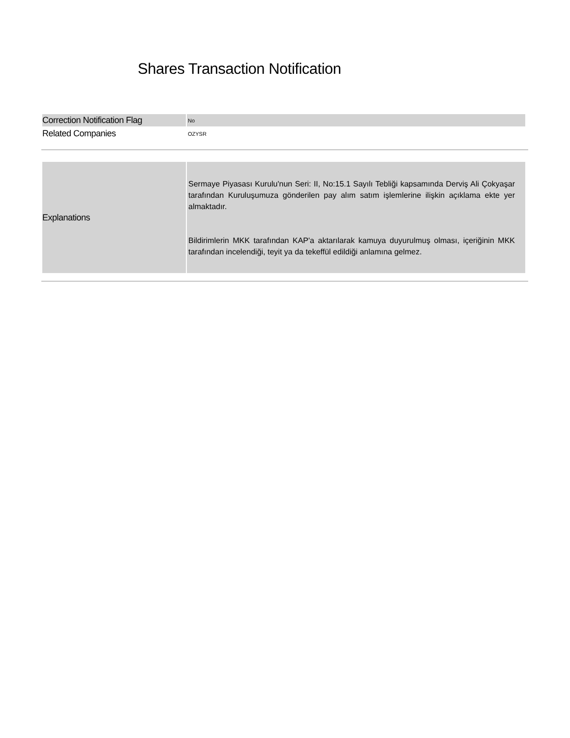Shares Transaction Notification
| Correction Notification Flag | No |
| Related Companies | OZYSR |
| Explanations | Sermaye Piyasası Kurulu'nun Seri: II, No:15.1 Sayılı Tebliği kapsamında Derviş Ali Çokyaşar tarafından Kuruluşumuza gönderilen pay alım satım işlemlerine ilişkin açıklama ekte yer almaktadır. Bildirimlerin MKK tarafından KAP'a aktarılarak kamuya duyurulmuş olması, içeriğinin MKK tarafından incelendiği, teyit ya da tekeffül edildiği anlamına gelmez. |